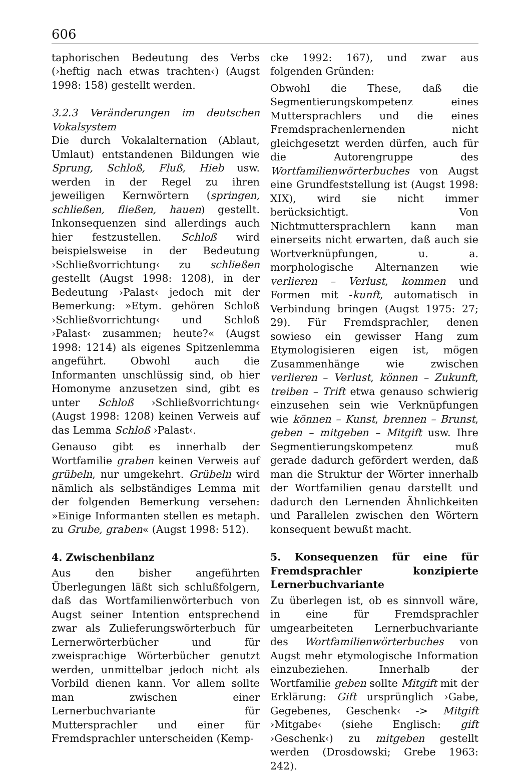606
taphorischen Bedeutung des Verbs (›heftig nach etwas trachten‹) (Augst 1998: 158) gestellt werden.
3.2.3 Veränderungen im deutschen Vokalsystem
Die durch Vokalalternation (Ablaut, Umlaut) entstandenen Bildungen wie Sprung, Schloß, Fluß, Hieb usw. werden in der Regel zu ihren jeweiligen Kernwörtern (springen, schließen, fließen, hauen) gestellt. Inkonsequenzen sind allerdings auch hier festzustellen. Schloß wird beispielsweise in der Bedeutung ›Schließvorrichtung‹ zu schließen gestellt (Augst 1998: 1208), in der Bedeutung ›Palast‹ jedoch mit der Bemerkung: »Etym. gehören Schloß ›Schließvorrichtung‹ und Schloß ›Palast‹ zusammen; heute?« (Augst 1998: 1214) als eigenes Spitzenlemma angeführt. Obwohl auch die Informanten unschlüssig sind, ob hier Homonyme anzusetzen sind, gibt es unter Schloß ›Schließvorrichtung‹ (Augst 1998: 1208) keinen Verweis auf das Lemma Schloß ›Palast‹.
Genauso gibt es innerhalb der Wortfamilie graben keinen Verweis auf grübeln, nur umgekehrt. Grübeln wird nämlich als selbständiges Lemma mit der folgenden Bemerkung versehen: »Einige Informanten stellen es metaph. zu Grube, graben« (Augst 1998: 512).
4. Zwischenbilanz
Aus den bisher angeführten Überlegungen läßt sich schlußfolgern, daß das Wortfamilienwörterbuch von Augst seiner Intention entsprechend zwar als Zulieferungswörterbuch für Lernerwörterbücher und für zweisprachige Wörterbücher genutzt werden, unmittelbar jedoch nicht als Vorbild dienen kann. Vor allem sollte man zwischen einer Lernerbuchvariante für Muttersprachler und einer für Fremdsprachler unterscheiden (Kemp-
cke 1992: 167), und zwar aus folgenden Gründen:
Obwohl die These, daß die Segmentierungskompetenz eines Muttersprachlers und die eines Fremdsprachenlernenden nicht gleichgesetzt werden dürfen, auch für die Autorengruppe des Wortfamilienwörterbuches von Augst eine Grundfeststellung ist (Augst 1998: XIX), wird sie nicht immer berücksichtigt. Von Nichtmuttersprachlern kann man einerseits nicht erwarten, daß auch sie Wortverknüpfungen, u. a. morphologische Alternanzen wie verlieren – Verlust, kommen und Formen mit -kunft, automatisch in Verbindung bringen (Augst 1975: 27; 29). Für Fremdsprachler, denen sowieso ein gewisser Hang zum Etymologisieren eigen ist, mögen Zusammenhänge wie zwischen verlieren – Verlust, können – Zukunft, treiben – Trift etwa genauso schwierig einzusehen sein wie Verknüpfungen wie können – Kunst, brennen – Brunst, geben – mitgeben – Mitgift usw. Ihre Segmentierungskompetenz muß gerade dadurch gefördert werden, daß man die Struktur der Wörter innerhalb der Wortfamilien genau darstellt und dadurch den Lernenden Ähnlichkeiten und Parallelen zwischen den Wörtern konsequent bewußt macht.
5. Konsequenzen für eine für Fremdsprachler konzipierte Lernerbuchvariante
Zu überlegen ist, ob es sinnvoll wäre, in eine für Fremdsprachler umgearbeiteten Lernerbuchvariante des Wortfamilienwörterbuches von Augst mehr etymologische Information einzubeziehen. Innerhalb der Wortfamilie geben sollte Mitgift mit der Erklärung: Gift ursprünglich ›Gabe, Gegebenes, Geschenk‹ -> Mitgift ›Mitgabe‹ (siehe Englisch: gift ›Geschenk‹) zu mitgeben gestellt werden (Drosdowski; Grebe 1963: 242).